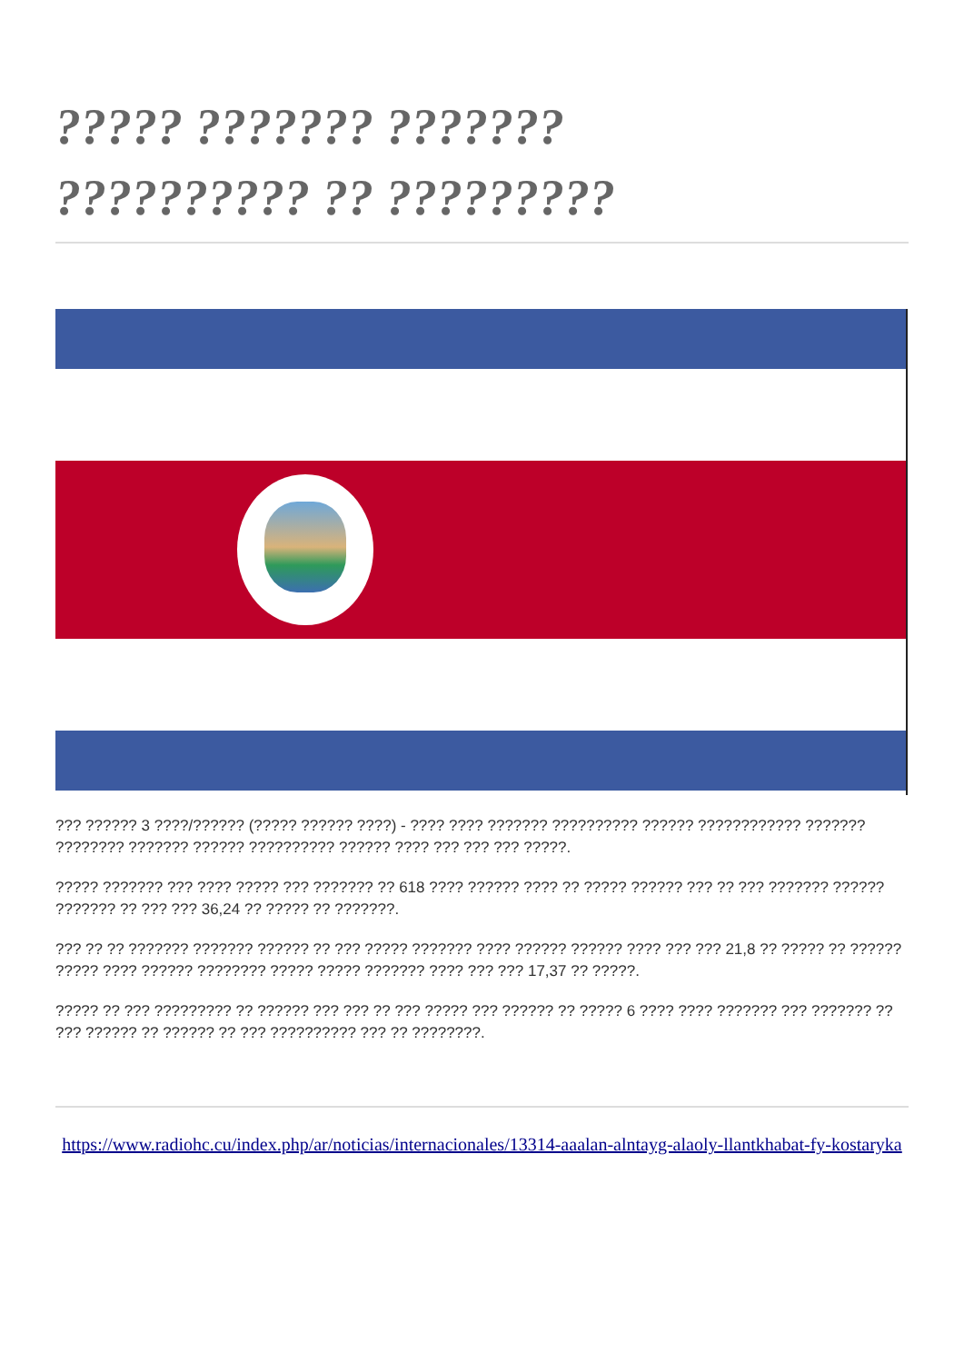????? ??????? ???????
?????????? ?? ?????????
??? ?????? 3 ????/?????? (????? ?????? ????) - ???? ???? ??????? ?????????? ?????? ???????????? ??????? ???????? ??????? ?????? ?????????? ?????? ???? ??? ??? ??? ?????.
????? ??????? ??? ???? ????? ??? ??????? ?? 618 ???? ?????? ???? ?? ????? ?????? ??? ?? ??? ??????? ?????? ??????? ?? ??? ??? 36,24 ?? ????? ?? ???????.
??? ?? ?? ??????? ??????? ?????? ?? ??? ????? ??????? ???? ?????? ?????? ???? ??? ??? 21,8 ?? ????? ?? ?????? ????? ???? ?????? ???????? ????? ????? ??????? ???? ??? ??? 17,37 ?? ?????.
????? ?? ??? ????????? ?? ?????? ??? ??? ?? ??? ????? ??? ?????? ?? ????? 6 ???? ???? ??????? ??? ??????? ?? ??? ?????? ?? ?????? ?? ??? ?????????? ??? ?? ????????.
https://www.radiohc.cu/index.php/ar/noticias/internacionales/13314-aaalan-alntayg-alaoly-llantkhabat-fy-kostaryka